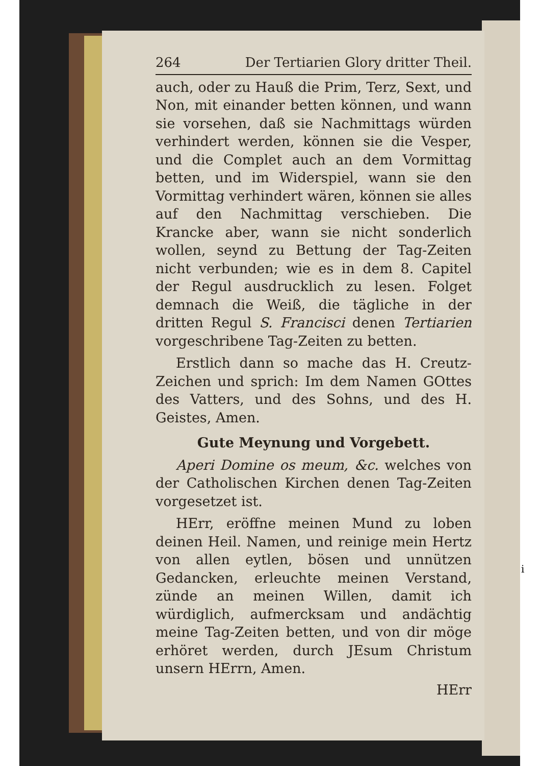264 Der Tertiarien Glory dritter Theil.
auch, oder zu Hauß die Prim, Terz, Sext, und Non, mit einander betten können, und wann sie vorsehen, daß sie Nachmittags würden verhindert werden, können sie die Vesper, und die Complet auch an dem Vormittag betten, und im Widerspiel, wann sie den Vormittag verhindert wären, können sie alles auf den Nachmittag verschieben. Die Krancke aber, wann sie nicht sonderlich wollen, seynd zu Bettung der Tag-Zeiten nicht verbunden; wie es in dem 8. Capitel der Regul ausdrucklich zu lesen. Folget demnach die Weiß, die tägliche in der dritten Regul S. Francisci denen Tertiarien vorgeschribene Tag-Zeiten zu betten.
Erstlich dann so mache das H. Creutz-Zeichen und sprich: Im dem Namen GOttes des Vatters, und des Sohns, und des H. Geistes, Amen.
Gute Meynung und Vorgebett.
Aperi Domine os meum, &c. welches von der Catholischen Kirchen denen Tag-Zeiten vorgesetzet ist.
HErr, eröffne meinen Mund zu loben deinen Heil. Namen, und reinige mein Hertz von allen eytlen, bösen und unnützen Gedancken, erleuchte meinen Verstand, zünde an meinen Willen, damit ich würdiglich, aufmercksam und andächtig meine Tag-Zeiten betten, und von dir möge erhöret werden, durch JEsum Christum unsern HErrn, Amen.
HErr
i